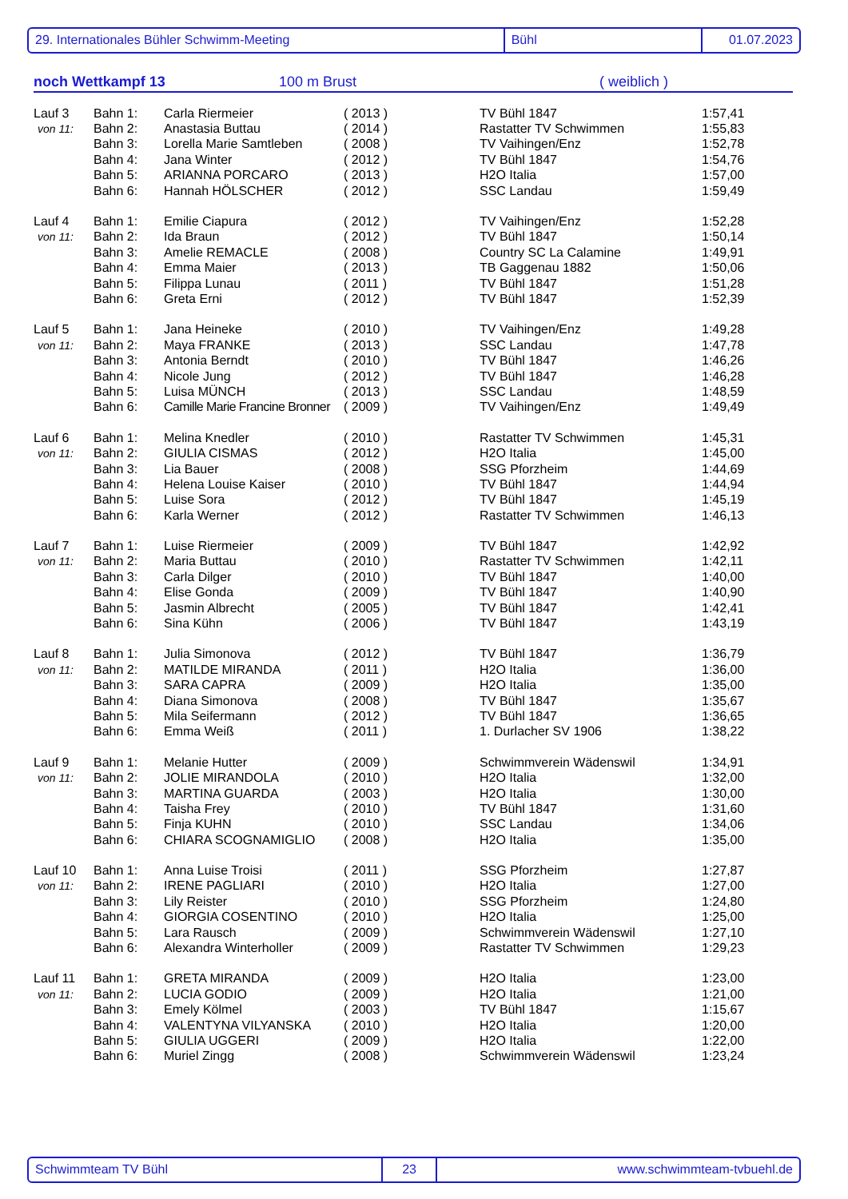29. Internationales Bühler Schwimm-Meeting Bühl 01.07.2023
noch Wettkampf 13 100 m Brust ( weiblich )
| Lauf 3 | Bahn 1: | Carla Riermeier | ( 2013 ) | TV Bühl 1847 | 1:57,41 |
| von 11: | Bahn 2: | Anastasia Buttau | ( 2014 ) | Rastatter TV Schwimmen | 1:55,83 |
| | Bahn 3: | Lorella Marie Samtleben | ( 2008 ) | TV Vaihingen/Enz | 1:52,78 |
| | Bahn 4: | Jana Winter | ( 2012 ) | TV Bühl 1847 | 1:54,76 |
| | Bahn 5: | ARIANNA PORCARO | ( 2013 ) | H2O Italia | 1:57,00 |
| | Bahn 6: | Hannah HÖLSCHER | ( 2012 ) | SSC Landau | 1:59,49 |
| Lauf 4 | Bahn 1: | Emilie Ciapura | ( 2012 ) | TV Vaihingen/Enz | 1:52,28 |
| von 11: | Bahn 2: | Ida Braun | ( 2012 ) | TV Bühl 1847 | 1:50,14 |
| | Bahn 3: | Amelie REMACLE | ( 2008 ) | Country SC La Calamine | 1:49,91 |
| | Bahn 4: | Emma Maier | ( 2013 ) | TB Gaggenau 1882 | 1:50,06 |
| | Bahn 5: | Filippa Lunau | ( 2011 ) | TV Bühl 1847 | 1:51,28 |
| | Bahn 6: | Greta Erni | ( 2012 ) | TV Bühl 1847 | 1:52,39 |
| Lauf 5 | Bahn 1: | Jana Heineke | ( 2010 ) | TV Vaihingen/Enz | 1:49,28 |
| von 11: | Bahn 2: | Maya FRANKE | ( 2013 ) | SSC Landau | 1:47,78 |
| | Bahn 3: | Antonia Berndt | ( 2010 ) | TV Bühl 1847 | 1:46,26 |
| | Bahn 4: | Nicole Jung | ( 2012 ) | TV Bühl 1847 | 1:46,28 |
| | Bahn 5: | Luisa MÜNCH | ( 2013 ) | SSC Landau | 1:48,59 |
| | Bahn 6: | Camille Marie Francine Bronner | ( 2009 ) | TV Vaihingen/Enz | 1:49,49 |
| Lauf 6 | Bahn 1: | Melina Knedler | ( 2010 ) | Rastatter TV Schwimmen | 1:45,31 |
| von 11: | Bahn 2: | GIULIA CISMAS | ( 2012 ) | H2O Italia | 1:45,00 |
| | Bahn 3: | Lia Bauer | ( 2008 ) | SSG Pforzheim | 1:44,69 |
| | Bahn 4: | Helena Louise Kaiser | ( 2010 ) | TV Bühl 1847 | 1:44,94 |
| | Bahn 5: | Luise Sora | ( 2012 ) | TV Bühl 1847 | 1:45,19 |
| | Bahn 6: | Karla Werner | ( 2012 ) | Rastatter TV Schwimmen | 1:46,13 |
| Lauf 7 | Bahn 1: | Luise Riermeier | ( 2009 ) | TV Bühl 1847 | 1:42,92 |
| von 11: | Bahn 2: | Maria Buttau | ( 2010 ) | Rastatter TV Schwimmen | 1:42,11 |
| | Bahn 3: | Carla Dilger | ( 2010 ) | TV Bühl 1847 | 1:40,00 |
| | Bahn 4: | Elise Gonda | ( 2009 ) | TV Bühl 1847 | 1:40,90 |
| | Bahn 5: | Jasmin Albrecht | ( 2005 ) | TV Bühl 1847 | 1:42,41 |
| | Bahn 6: | Sina Kühn | ( 2006 ) | TV Bühl 1847 | 1:43,19 |
| Lauf 8 | Bahn 1: | Julia Simonova | ( 2012 ) | TV Bühl 1847 | 1:36,79 |
| von 11: | Bahn 2: | MATILDE MIRANDA | ( 2011 ) | H2O Italia | 1:36,00 |
| | Bahn 3: | SARA CAPRA | ( 2009 ) | H2O Italia | 1:35,00 |
| | Bahn 4: | Diana Simonova | ( 2008 ) | TV Bühl 1847 | 1:35,67 |
| | Bahn 5: | Mila Seifermann | ( 2012 ) | TV Bühl 1847 | 1:36,65 |
| | Bahn 6: | Emma Weiß | ( 2011 ) | 1. Durlacher SV 1906 | 1:38,22 |
| Lauf 9 | Bahn 1: | Melanie Hutter | ( 2009 ) | Schwimmverein Wädenswil | 1:34,91 |
| von 11: | Bahn 2: | JOLIE MIRANDOLA | ( 2010 ) | H2O Italia | 1:32,00 |
| | Bahn 3: | MARTINA GUARDA | ( 2003 ) | H2O Italia | 1:30,00 |
| | Bahn 4: | Taisha Frey | ( 2010 ) | TV Bühl 1847 | 1:31,60 |
| | Bahn 5: | Finja KUHN | ( 2010 ) | SSC Landau | 1:34,06 |
| | Bahn 6: | CHIARA SCOGNAMIGLIO | ( 2008 ) | H2O Italia | 1:35,00 |
| Lauf 10 | Bahn 1: | Anna Luise Troisi | ( 2011 ) | SSG Pforzheim | 1:27,87 |
| von 11: | Bahn 2: | IRENE PAGLIARI | ( 2010 ) | H2O Italia | 1:27,00 |
| | Bahn 3: | Lily Reister | ( 2010 ) | SSG Pforzheim | 1:24,80 |
| | Bahn 4: | GIORGIA COSENTINO | ( 2010 ) | H2O Italia | 1:25,00 |
| | Bahn 5: | Lara Rausch | ( 2009 ) | Schwimmverein Wädenswil | 1:27,10 |
| | Bahn 6: | Alexandra Winterholler | ( 2009 ) | Rastatter TV Schwimmen | 1:29,23 |
| Lauf 11 | Bahn 1: | GRETA MIRANDA | ( 2009 ) | H2O Italia | 1:23,00 |
| von 11: | Bahn 2: | LUCIA GODIO | ( 2009 ) | H2O Italia | 1:21,00 |
| | Bahn 3: | Emely Kölmel | ( 2003 ) | TV Bühl 1847 | 1:15,67 |
| | Bahn 4: | VALENTYNA VILYANSKA | ( 2010 ) | H2O Italia | 1:20,00 |
| | Bahn 5: | GIULIA UGGERI | ( 2009 ) | H2O Italia | 1:22,00 |
| | Bahn 6: | Muriel Zingg | ( 2008 ) | Schwimmverein Wädenswil | 1:23,24 |
Schwimmteam TV Bühl 23 www.schwimmteam-tvbuehl.de